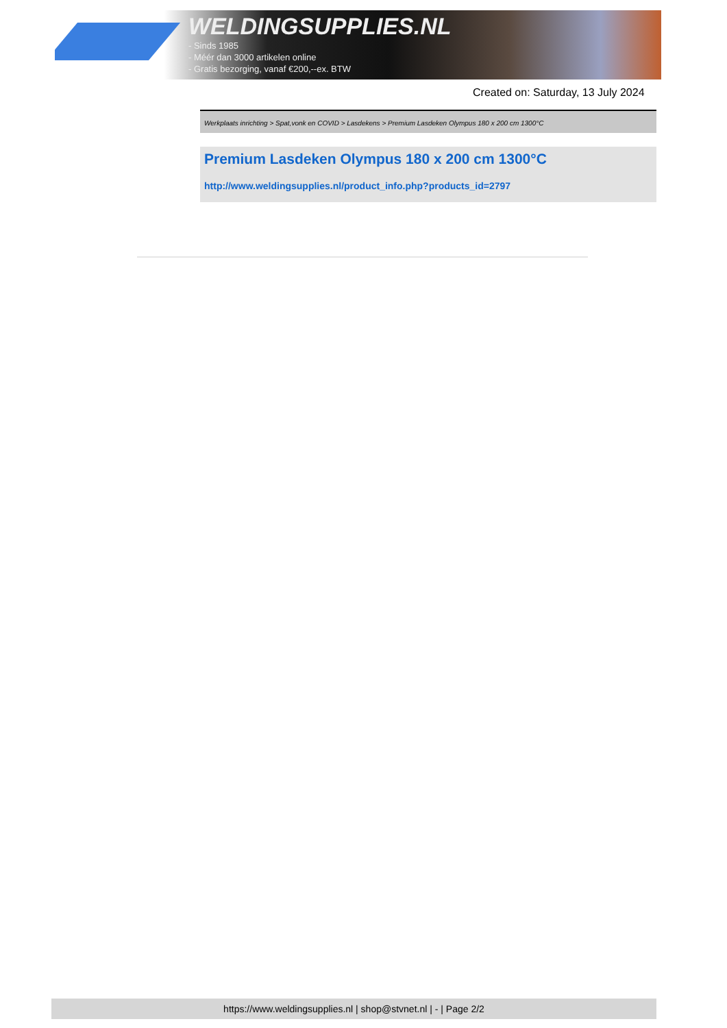WELDINGSUPPLIES.NL
- Sinds 1985
- Méér dan 3000 artikelen online
- Gratis bezorging, vanaf €200,--ex. BTW
Created on: Saturday, 13 July 2024
Werkplaats inrichting > Spat,vonk en COVID > Lasdekens > Premium Lasdeken Olympus 180 x 200 cm 1300°C
Premium Lasdeken Olympus 180 x 200 cm 1300°C
http://www.weldingsupplies.nl/product_info.php?products_id=2797
https://www.weldingsupplies.nl | shop@stvnet.nl | - | Page 2/2